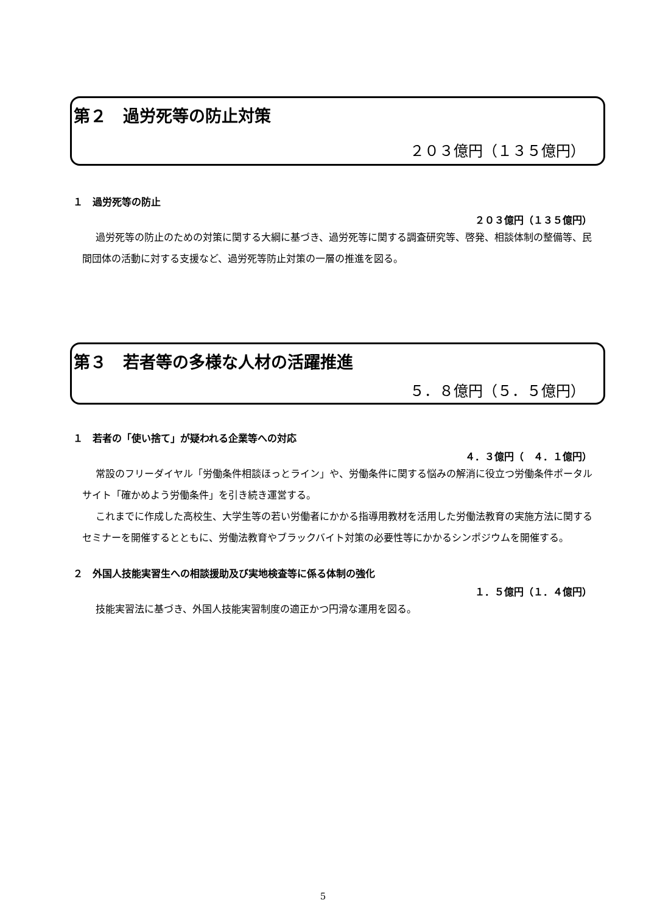第２　過労死等の防止対策
２０３億円（１３５億円）
１　過労死等の防止
２０３億円（１３５億円）
過労死等の防止のための対策に関する大綱に基づき、過労死等に関する調査研究等、啓発、相談体制の整備等、民間団体の活動に対する支援など、過労死等防止対策の一層の推進を図る。
第３　若者等の多様な人材の活躍推進
５．８億円（５．５億円）
１　若者の「使い捨て」が疑われる企業等への対応
４．３億円（　４．１億円）
常設のフリーダイヤル「労働条件相談ほっとライン」や、労働条件に関する悩みの解消に役立つ労働条件ポータルサイト「確かめよう労働条件」を引き続き運営する。
これまでに作成した高校生、大学生等の若い労働者にかかる指導用教材を活用した労働法教育の実施方法に関するセミナーを開催するとともに、労働法教育やブラックバイト対策の必要性等にかかるシンポジウムを開催する。
２　外国人技能実習生への相談援助及び実地検査等に係る体制の強化
１．５億円（１．４億円）
技能実習法に基づき、外国人技能実習制度の適正かつ円滑な運用を図る。
5